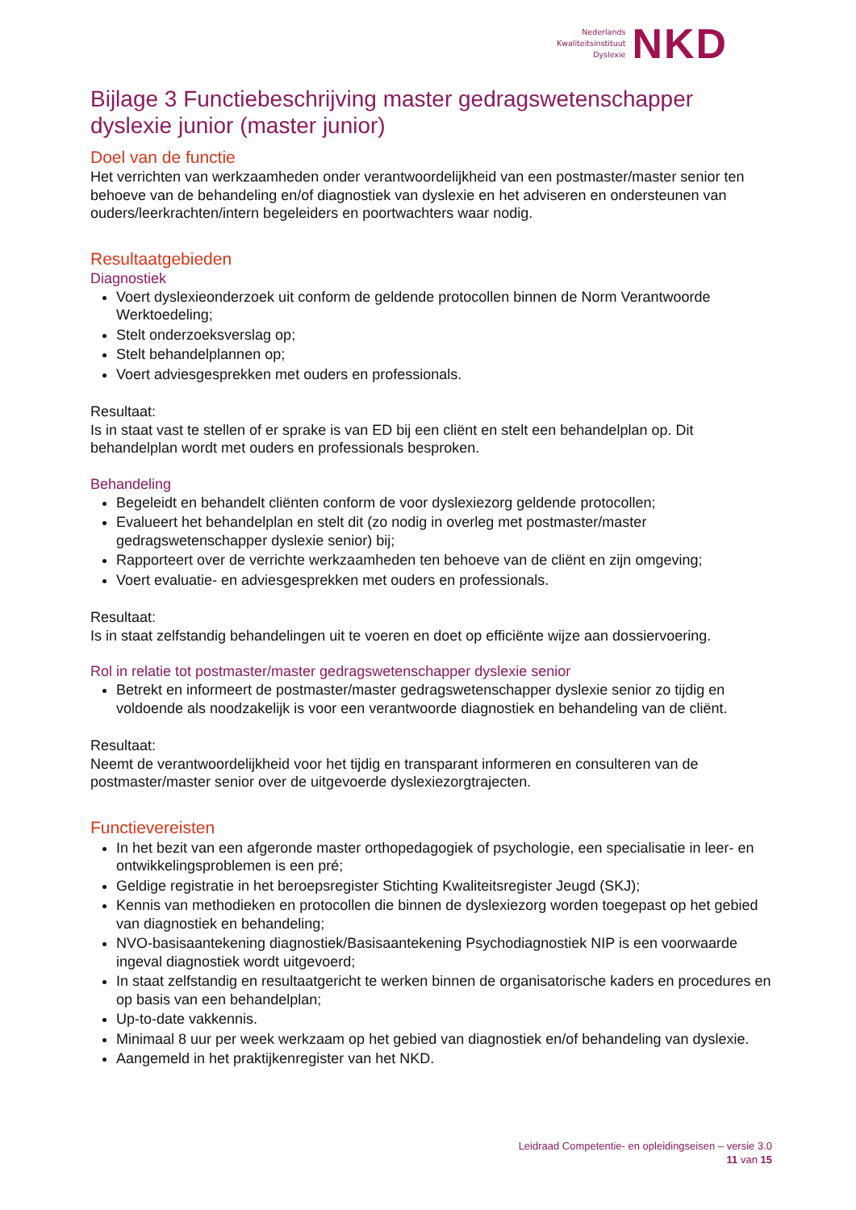Nederlands
Kwaliteitsinstituut
Dyslexie
NKD
Bijlage 3 Functiebeschrijving master gedragswetenschapper dyslexie junior (master junior)
Doel van de functie
Het verrichten van werkzaamheden onder verantwoordelijkheid van een postmaster/master senior ten behoeve van de behandeling en/of diagnostiek van dyslexie en het adviseren en ondersteunen van ouders/leerkrachten/intern begeleiders en poortwachters waar nodig.
Resultaatgebieden
Diagnostiek
Voert dyslexieonderzoek uit conform de geldende protocollen binnen de Norm Verantwoorde Werktoedeling;
Stelt onderzoeksverslag op;
Stelt behandelplannen op;
Voert adviesgesprekken met ouders en professionals.
Resultaat:
Is in staat vast te stellen of er sprake is van ED bij een cliënt en stelt een behandelplan op. Dit behandelplan wordt met ouders en professionals besproken.
Behandeling
Begeleidt en behandelt cliënten conform de voor dyslexiezorg geldende protocollen;
Evalueert het behandelplan en stelt dit (zo nodig in overleg met postmaster/master gedragswetenschapper dyslexie senior) bij;
Rapporteert over de verrichte werkzaamheden ten behoeve van de cliënt en zijn omgeving;
Voert evaluatie- en adviesgesprekken met ouders en professionals.
Resultaat:
Is in staat zelfstandig behandelingen uit te voeren en doet op efficiënte wijze aan dossiervoering.
Rol in relatie tot postmaster/master gedragswetenschapper dyslexie senior
Betrekt en informeert de postmaster/master gedragswetenschapper dyslexie senior zo tijdig en voldoende als noodzakelijk is voor een verantwoorde diagnostiek en behandeling van de cliënt.
Resultaat:
Neemt de verantwoordelijkheid voor het tijdig en transparant informeren en consulteren van de postmaster/master senior over de uitgevoerde dyslexiezorgtrajecten.
Functievereisten
In het bezit van een afgeronde master orthopedagogiek of psychologie, een specialisatie in leer- en ontwikkelingsproblemen is een pré;
Geldige registratie in het beroepsregister Stichting Kwaliteitsregister Jeugd (SKJ);
Kennis van methodieken en protocollen die binnen de dyslexiezorg worden toegepast op het gebied van diagnostiek en behandeling;
NVO-basisaantekening diagnostiek/Basisaantekening Psychodiagnostiek NIP is een voorwaarde ingeval diagnostiek wordt uitgevoerd;
In staat zelfstandig en resultaatgericht te werken binnen de organisatorische kaders en procedures en op basis van een behandelplan;
Up-to-date vakkennis.
Minimaal 8 uur per week werkzaam op het gebied van diagnostiek en/of behandeling van dyslexie.
Aangemeld in het praktijkenregister van het NKD.
Leidraad Competentie- en opleidingseisen – versie 3.0
11 van 15